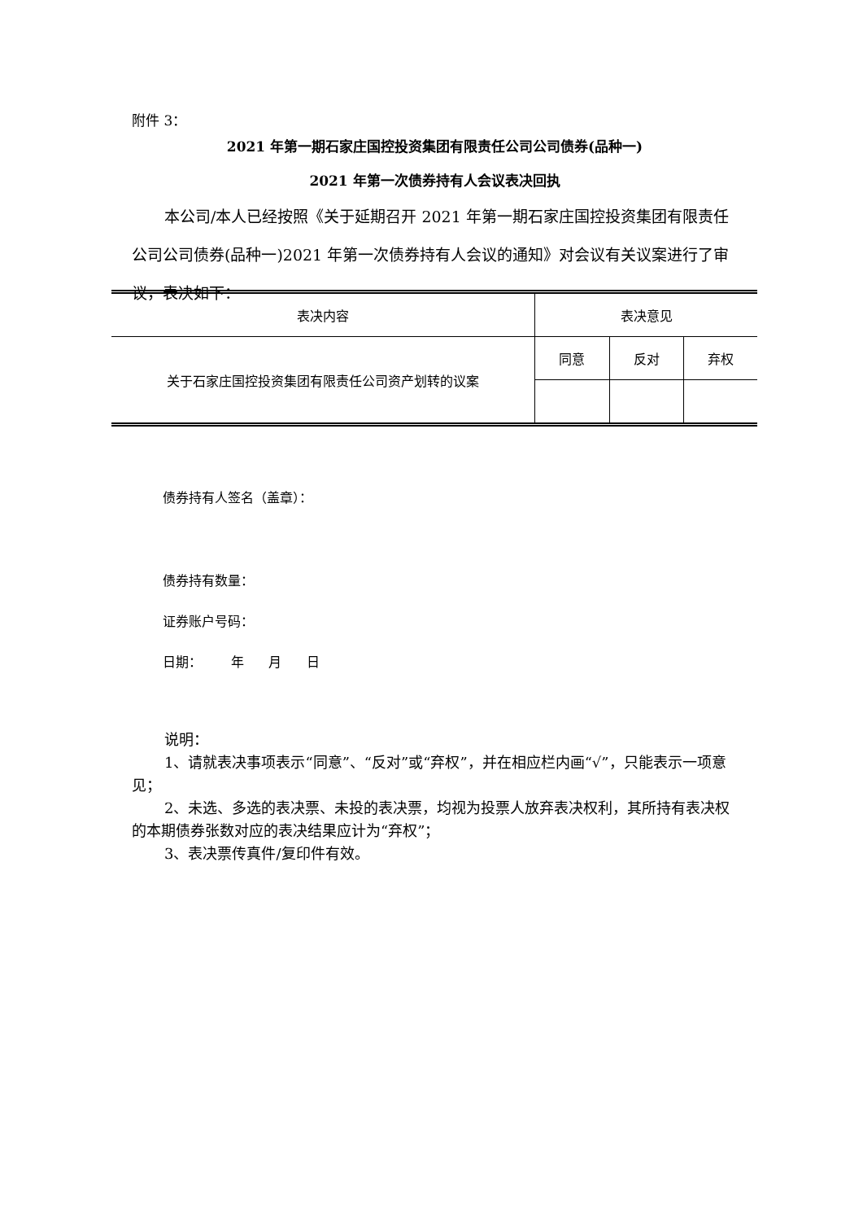附件 3：
2021 年第一期石家庄国控投资集团有限责任公司公司债券(品种一)
2021 年第一次债券持有人会议表决回执
本公司/本人已经按照《关于延期召开 2021 年第一期石家庄国控投资集团有限责任公司公司债券(品种一)2021 年第一次债券持有人会议的通知》对会议有关议案进行了审议，表决如下：
| 表决内容 | 表决意见 | | |
| 关于石家庄国控投资集团有限责任公司资产划转的议案 | 同意 | 反对 | 弃权 |
债券持有人签名（盖章）：
债券持有数量：
证券账户号码：
日期： 年 月 日
说明：
1、请就表决事项表示“同意”、“反对”或“弃权”，并在相应栏内画“√”，只能表示一项意见；
2、未选、多选的表决票、未投的表决票，均视为投票人放弃表决权利，其所持有表决权的本期债券张数对应的表决结果应计为“弃权”；
3、表决票传真件/复印件有效。